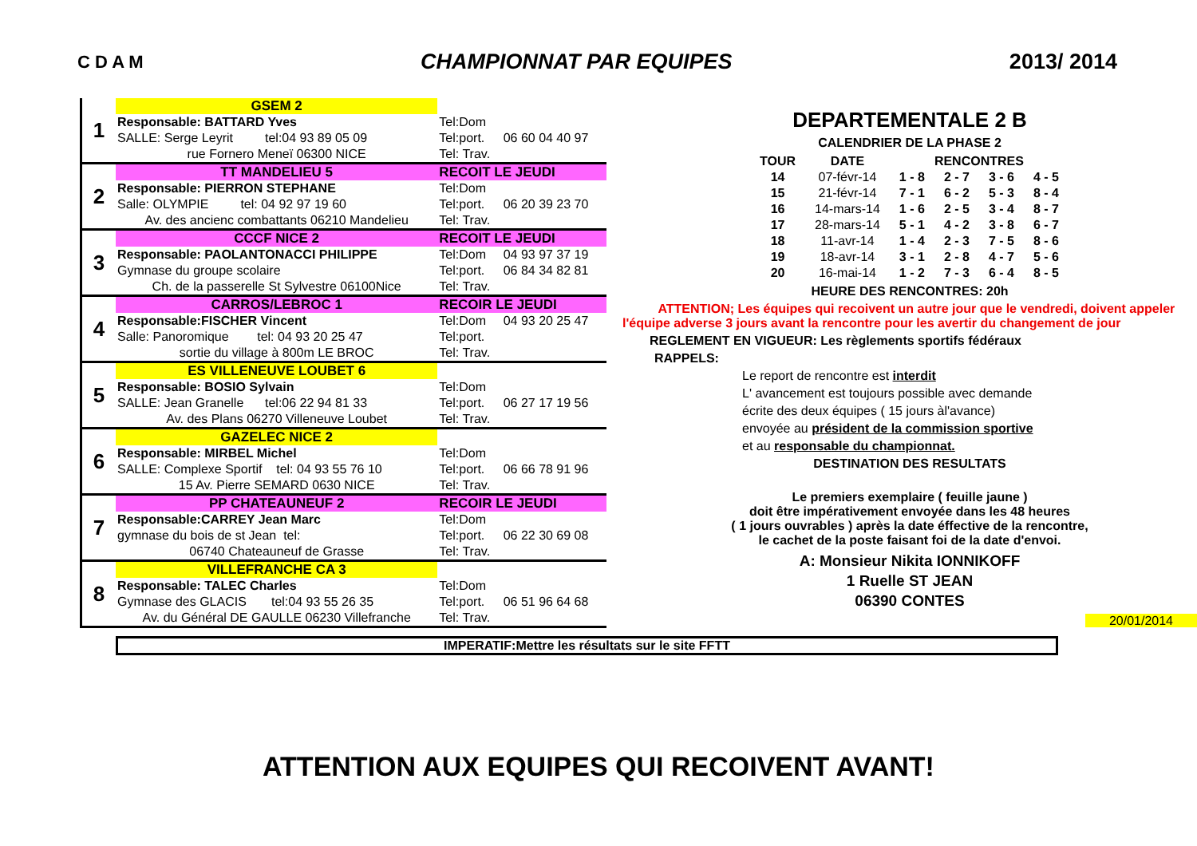C D A M CHAMPIONNAT PAR EQUIPES 2013/ 2014
| 1 | GSEM 2 | | |
| | Responsable: BATTARD Yves | Tel:Dom | |
| | SALLE: Serge Leyrit tel:04 93 89 05 09 | Tel:port. | 06 60 04 40 97 |
| | rue Fornero Meneï 06300 NICE | Tel: Trav. | |
| 2 | TT MANDELIEU 5 | RECOIT LE JEUDI | |
| | Responsable: PIERRON STEPHANE | Tel:Dom | |
| | Salle: OLYMPIE tel: 04 92 97 19 60 | Tel:port. | 06 20 39 23 70 |
| | Av. des ancienc combattants 06210 Mandelieu | Tel: Trav. | |
| 3 | CCCF NICE 2 | RECOIT LE JEUDI | |
| | Responsable: PAOLANTONACCI PHILIPPE | Tel:Dom | 04 93 97 37 19 |
| | Gymnase du groupe scolaire | Tel:port. | 06 84 34 82 81 |
| | Ch. de la passerelle St Sylvestre 06100Nice | Tel: Trav. | |
| 4 | CARROS/LEBROC 1 | RECOIR LE JEUDI | |
| | Responsable:FISCHER Vincent | Tel:Dom | 04 93 20 25 47 |
| | Salle: Panoromique tel: 04 93 20 25 47 | Tel:port. | |
| | sortie du village à 800m LE BROC | Tel: Trav. | |
| 5 | ES VILLENEUVE LOUBET 6 | | |
| | Responsable: BOSIO Sylvain | Tel:Dom | |
| | SALLE: Jean Granelle tel:06 22 94 81 33 | Tel:port. | 06 27 17 19 56 |
| | Av. des Plans 06270 Villeneuve Loubet | Tel: Trav. | |
| 6 | GAZELEC NICE 2 | | |
| | Responsable: MIRBEL Michel | Tel:Dom | |
| | SALLE: Complexe Sportif tel: 04 93 55 76 10 | Tel:port. | 06 66 78 91 96 |
| | 15 Av. Pierre SEMARD 0630 NICE | Tel: Trav. | |
| 7 | PP CHATEAUNEUF 2 | RECOIR LE JEUDI | |
| | Responsable:CARREY Jean Marc | Tel:Dom | |
| | gymnase du bois de st Jean tel: | Tel:port. | 06 22 30 69 08 |
| | 06740 Chateauneuf de Grasse | Tel: Trav. | |
| 8 | VILLEFRANCHE CA 3 | | |
| | Responsable: TALEC Charles | Tel:Dom | |
| | Gymnase des GLACIS tel:04 93 55 26 35 | Tel:port. | 06 51 96 64 68 |
| | Av. du Général DE GAULLE 06230 Villefranche | Tel: Trav. | |
DEPARTEMENTALE 2 B
CALENDRIER DE LA PHASE 2
| TOUR | DATE | RENCONTRES | | | |
| --- | --- | --- | --- | --- | --- |
| 14 | 07-févr-14 | 1 - 8 | 2 - 7 | 3 - 6 | 4 - 5 |
| 15 | 21-févr-14 | 7 - 1 | 6 - 2 | 5 - 3 | 8 - 4 |
| 16 | 14-mars-14 | 1 - 6 | 2 - 5 | 3 - 4 | 8 - 7 |
| 17 | 28-mars-14 | 5 - 1 | 4 - 2 | 3 - 8 | 6 - 7 |
| 18 | 11-avr-14 | 1 - 4 | 2 - 3 | 7 - 5 | 8 - 6 |
| 19 | 18-avr-14 | 3 - 1 | 2 - 8 | 4 - 7 | 5 - 6 |
| 20 | 16-mai-14 | 1 - 2 | 7 - 3 | 6 - 4 | 8 - 5 |
HEURE DES RENCONTRES: 20h
ATTENTION; Les équipes qui recoivent un autre jour que le vendredi, doivent appeler l'équipe adverse 3 jours avant la rencontre pour les avertir du changement de jour
REGLEMENT EN VIGUEUR: Les règlements sportifs fédéraux
RAPPELS:
Le report de rencontre est interdit
L' avancement est toujours possible avec demande
écrite des deux équipes ( 15 jours àl'avance)
envoyée au président de la commission sportive
et au responsable du championnat.
DESTINATION DES RESULTATS
Le premiers exemplaire ( feuille jaune )
doit être impérativement envoyée dans les 48 heures
( 1 jours ouvrables ) après la date éffective de la rencontre,
le cachet de la poste faisant foi de la date d'envoi.
A: Monsieur Nikita IONNIKOFF
1 Ruelle ST JEAN
06390 CONTES
20/01/2014
IMPERATIF:Mettre les résultats sur le site FFTT
ATTENTION AUX EQUIPES QUI RECOIVENT AVANT!